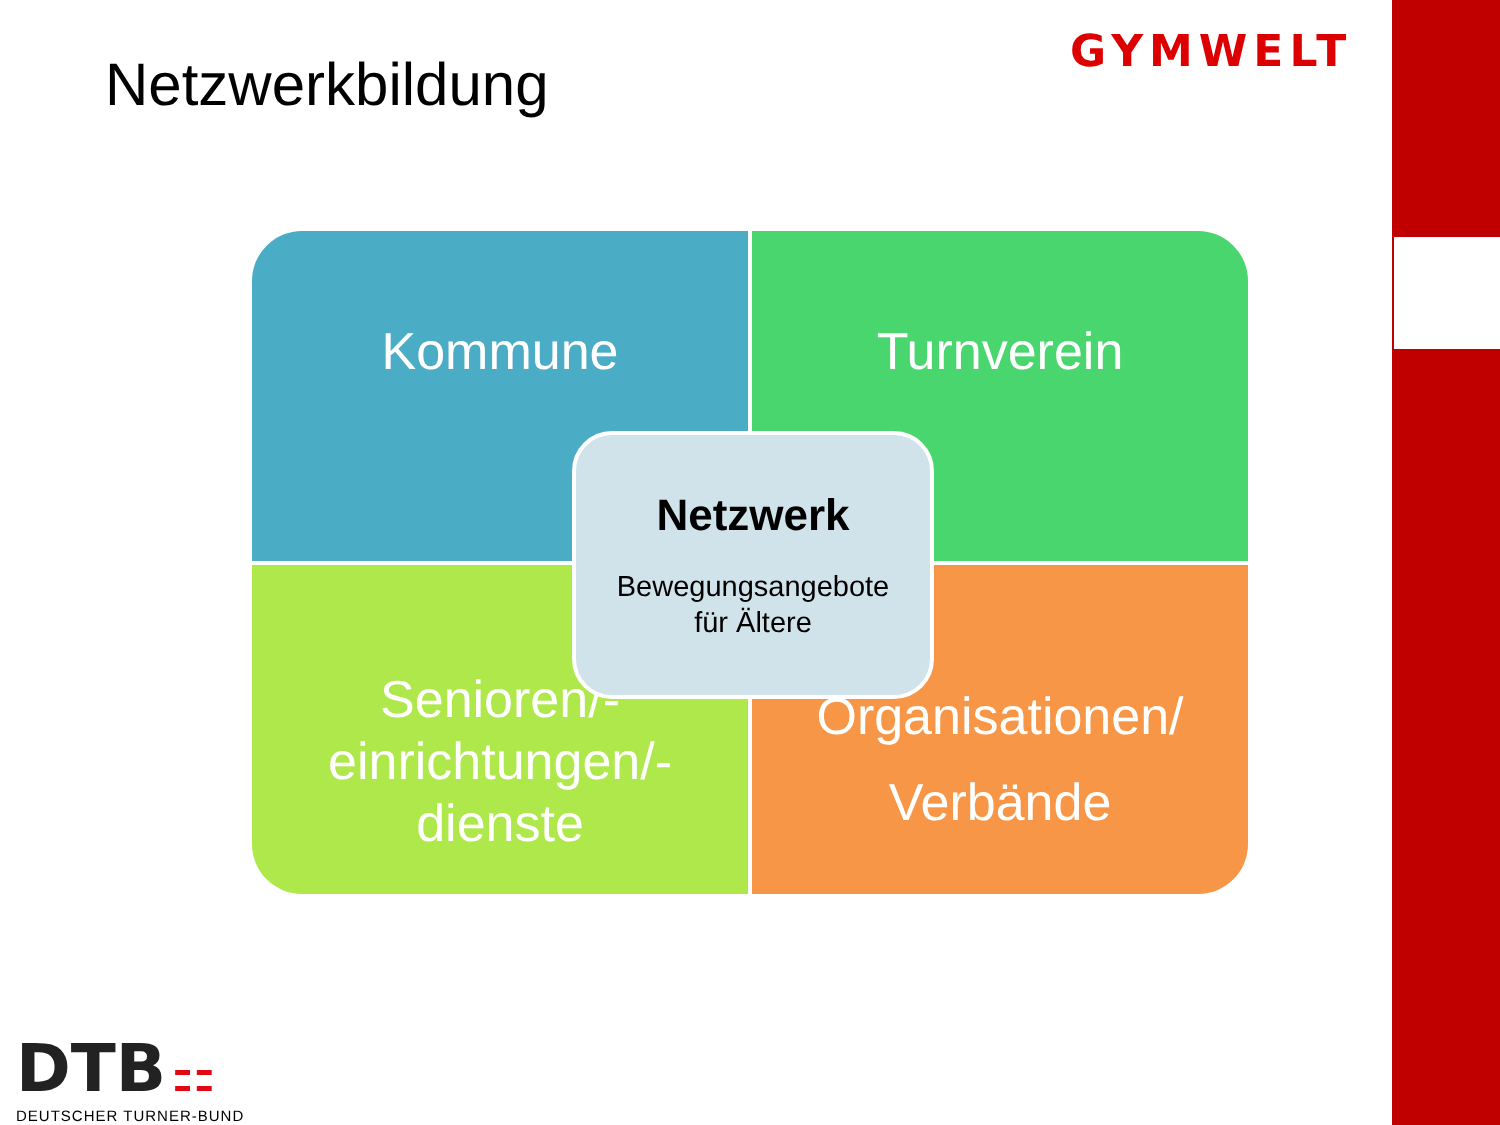Netzwerkbildung GYMWELT
Kommune
Turnverein
Senioren/-
einrichtungen/-
dienste
Organisationen/
Verbände
Netzwerk
Bewegungsangebote
für Ältere
DTB ⚏
DEUTSCHER TURNER-BUND